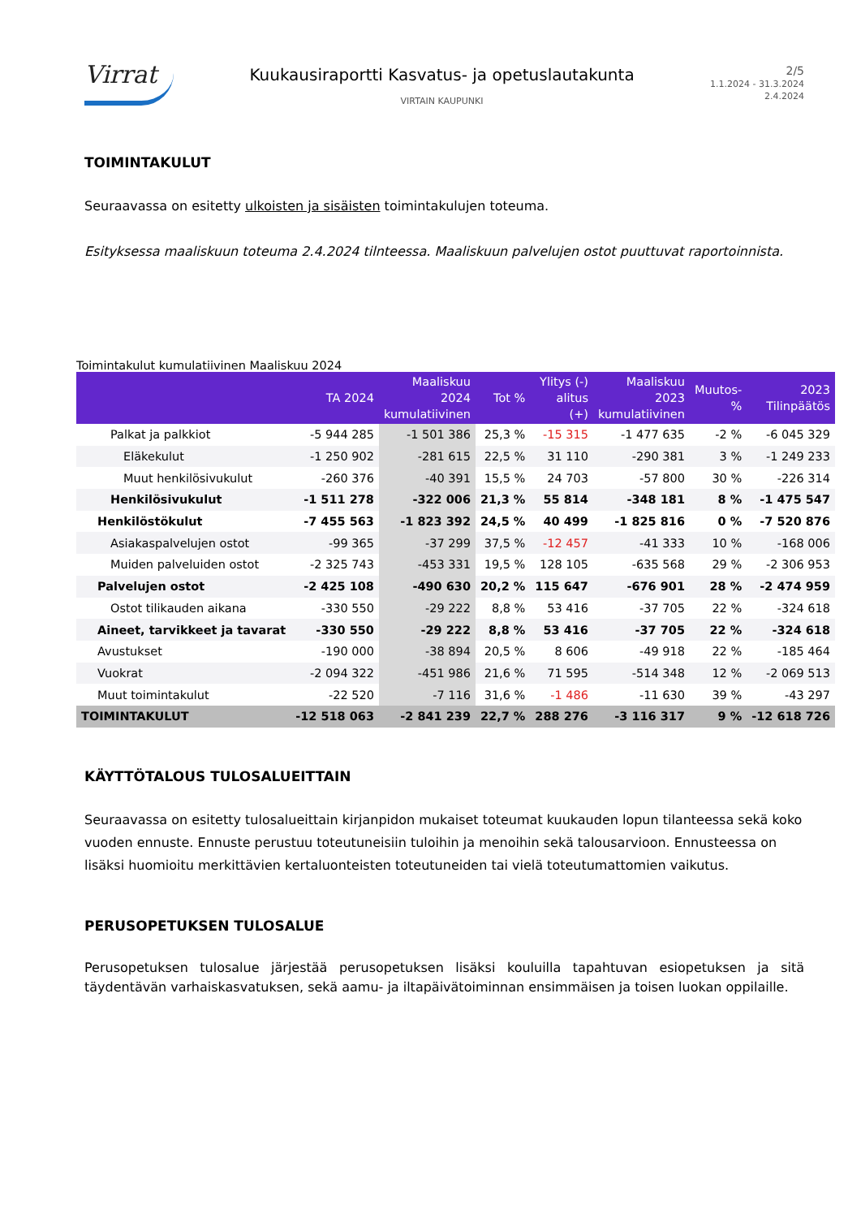Virrat
Kuukausiraportti Kasvatus- ja opetuslautakunta
VIRTAIN KAUPUNKI
2/5
1.1.2024 - 31.3.2024
2.4.2024
TOIMINTAKULUT
Seuraavassa on esitetty ulkoisten ja sisäisten toimintakulujen toteuma.
Esityksessa maaliskuun toteuma 2.4.2024 tilnteessa. Maaliskuun palvelujen ostot puuttuvat raportoinnista.
Toimintakulut kumulatiivinen Maaliskuu 2024
| | TA 2024 | Maaliskuu 2024 kumulatiivinen | Tot % | Ylitys (-) alitus (+) | Maaliskuu 2023 kumulatiivinen | Muutos-% | 2023 Tilinpäätös |
| --- | --- | --- | --- | --- | --- | --- | --- |
| Palkat ja palkkiot | -5 944 285 | -1 501 386 | 25,3 % | -15 315 | -1 477 635 | -2 % | -6 045 329 |
| Eläkekulut | -1 250 902 | -281 615 | 22,5 % | 31 110 | -290 381 | 3 % | -1 249 233 |
| Muut henkilösivukulut | -260 376 | -40 391 | 15,5 % | 24 703 | -57 800 | 30 % | -226 314 |
| Henkilösivukulut | -1 511 278 | -322 006 | 21,3 % | 55 814 | -348 181 | 8 % | -1 475 547 |
| Henkilöstökulut | -7 455 563 | -1 823 392 | 24,5 % | 40 499 | -1 825 816 | 0 % | -7 520 876 |
| Asiakaspalvelujen ostot | -99 365 | -37 299 | 37,5 % | -12 457 | -41 333 | 10 % | -168 006 |
| Muiden palveluiden ostot | -2 325 743 | -453 331 | 19,5 % | 128 105 | -635 568 | 29 % | -2 306 953 |
| Palvelujen ostot | -2 425 108 | -490 630 | 20,2 % | 115 647 | -676 901 | 28 % | -2 474 959 |
| Ostot tilikauden aikana | -330 550 | -29 222 | 8,8 % | 53 416 | -37 705 | 22 % | -324 618 |
| Aineet, tarvikkeet ja tavarat | -330 550 | -29 222 | 8,8 % | 53 416 | -37 705 | 22 % | -324 618 |
| Avustukset | -190 000 | -38 894 | 20,5 % | 8 606 | -49 918 | 22 % | -185 464 |
| Vuokrat | -2 094 322 | -451 986 | 21,6 % | 71 595 | -514 348 | 12 % | -2 069 513 |
| Muut toimintakulut | -22 520 | -7 116 | 31,6 % | -1 486 | -11 630 | 39 % | -43 297 |
| TOIMINTAKULUT | -12 518 063 | -2 841 239 | 22,7 % | 288 276 | -3 116 317 | 9 % | -12 618 726 |
KÄYTTÖTALOUS TULOSALUEITTAIN
Seuraavassa on esitetty tulosalueittain kirjanpidon mukaiset toteumat kuukauden lopun tilanteessa sekä koko vuoden ennuste. Ennuste perustuu toteutuneisiin tuloihin ja menoihin sekä talousarvioon. Ennusteessa on lisäksi huomioitu merkittävien kertaluonteisten toteutuneiden tai vielä toteutumattomien vaikutus.
PERUSOPETUKSEN TULOSALUE
Perusopetuksen tulosalue järjestää perusopetuksen lisäksi kouluilla tapahtuvan esiopetuksen ja sitä täydentävän varhaiskasvatuksen, sekä aamu- ja iltapäivätoiminnan ensimmäisen ja toisen luokan oppilaille.